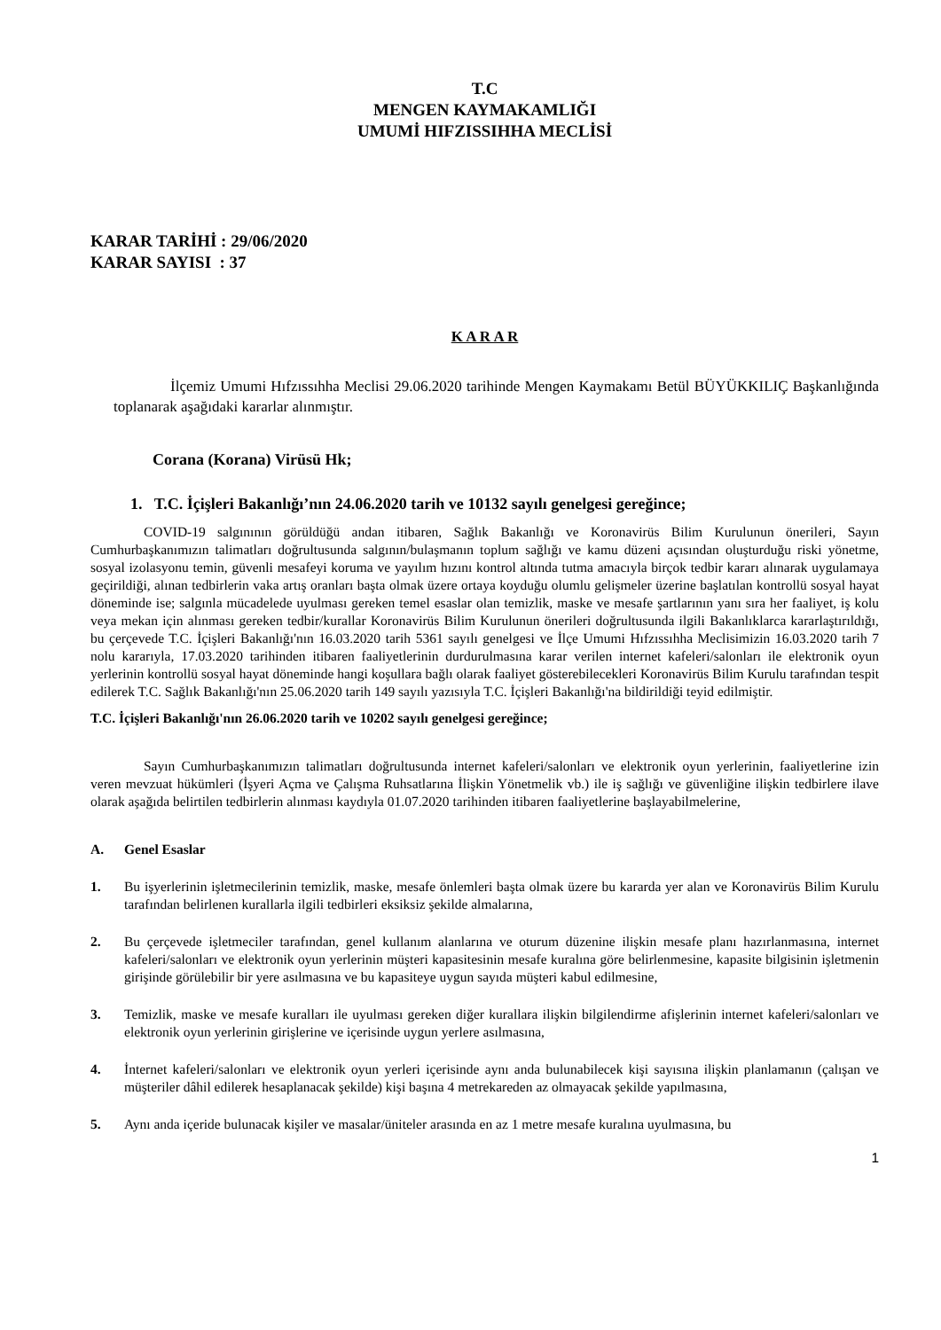T.C
MENGEN KAYMAKAMLIĞI
UMUMİ HIFZISSIHHA MECLİSİ
KARAR TARİHİ : 29/06/2020
KARAR SAYISI : 37
K A R A R
İlçemiz Umumi Hıfzıssıhha Meclisi 29.06.2020 tarihinde Mengen Kaymakamı Betül BÜYÜKKILIÇ Başkanlığında toplanarak aşağıdaki kararlar alınmıştır.
Corana (Korana) Virüsü Hk;
1. T.C. İçişleri Bakanlığı’nın 24.06.2020 tarih ve 10132 sayılı genelgesi gereğince;
COVID-19 salgınının görüldüğü andan itibaren, Sağlık Bakanlığı ve Koronavirüs Bilim Kurulunun önerileri, Sayın Cumhurbaşkanımızın talimatları doğrultusunda salgının/bulaşmanın toplum sağlığı ve kamu düzeni açısından oluşturduğu riski yönetme, sosyal izolasyonu temin, güvenli mesafeyi koruma ve yayılım hızını kontrol altında tutma amacıyla birçok tedbir kararı alınarak uygulamaya geçirildiği, alınan tedbirlerin vaka artış oranları başta olmak üzere ortaya koyduğu olumlu gelişmeler üzerine başlatılan kontrollü sosyal hayat döneminde ise; salgınla mücadelede uyulması gereken temel esaslar olan temizlik, maske ve mesafe şartlarının yanı sıra her faaliyet, iş kolu veya mekan için alınması gereken tedbir/kurallar Koronavirüs Bilim Kurulunun önerileri doğrultusunda ilgili Bakanlıklarca kararlaştırıldığı, bu çerçevede T.C. İçişleri Bakanlığı'nın 16.03.2020 tarih 5361 sayılı genelgesi ve İlçe Umumi Hıfzıssıhha Meclisimizin 16.03.2020 tarih 7 nolu kararıyla, 17.03.2020 tarihinden itibaren faaliyetlerinin durdurulmasına karar verilen internet kafeleri/salonları ile elektronik oyun yerlerinin kontrollü sosyal hayat döneminde hangi koşullara bağlı olarak faaliyet gösterebilecekleri Koronavirüs Bilim Kurulu tarafından tespit edilerek T.C. Sağlık Bakanlığı'nın 25.06.2020 tarih 149 sayılı yazısıyla T.C. İçişleri Bakanlığı'na bildirildiği teyid edilmiştir.
T.C. İçişleri Bakanlığı'nın 26.06.2020 tarih ve 10202 sayılı genelgesi gereğince;
Sayın Cumhurbaşkanımızın talimatları doğrultusunda internet kafeleri/salonları ve elektronik oyun yerlerinin, faaliyetlerine izin veren mevzuat hükümleri (İşyeri Açma ve Çalışma Ruhsatlarına İlişkin Yönetmelik vb.) ile iş sağlığı ve güvenliğine ilişkin tedbirlere ilave olarak aşağıda belirtilen tedbirlerin alınması kaydıyla 01.07.2020 tarihinden itibaren faaliyetlerine başlayabilmelerine,
A. Genel Esaslar
1. Bu işyerlerinin işletmecilerinin temizlik, maske, mesafe önlemleri başta olmak üzere bu kararda yer alan ve Koronavirüs Bilim Kurulu tarafından belirlenen kurallarla ilgili tedbirleri eksiksiz şekilde almalarına,
2. Bu çerçevede işletmeciler tarafından, genel kullanım alanlarına ve oturum düzenine ilişkin mesafe planı hazırlanmasına, internet kafeleri/salonları ve elektronik oyun yerlerinin müşteri kapasitesinin mesafe kuralına göre belirlenmesine, kapasite bilgisinin işletmenin girişinde görülebilir bir yere asılmasına ve bu kapasiteye uygun sayıda müşteri kabul edilmesine,
3. Temizlik, maske ve mesafe kuralları ile uyulması gereken diğer kurallara ilişkin bilgilendirme afişlerinin internet kafeleri/salonları ve elektronik oyun yerlerinin girişlerine ve içerisinde uygun yerlere asılmasına,
4. İnternet kafeleri/salonları ve elektronik oyun yerleri içerisinde aynı anda bulunabilecek kişi sayısına ilişkin planlamanın (çalışan ve müşteriler dâhil edilerek hesaplanacak şekilde) kişi başına 4 metrekareden az olmayacak şekilde yapılmasına,
5. Aynı anda içeride bulunacak kişiler ve masalar/üniteler arasında en az 1 metre mesafe kuralına uyulmasına, bu
1